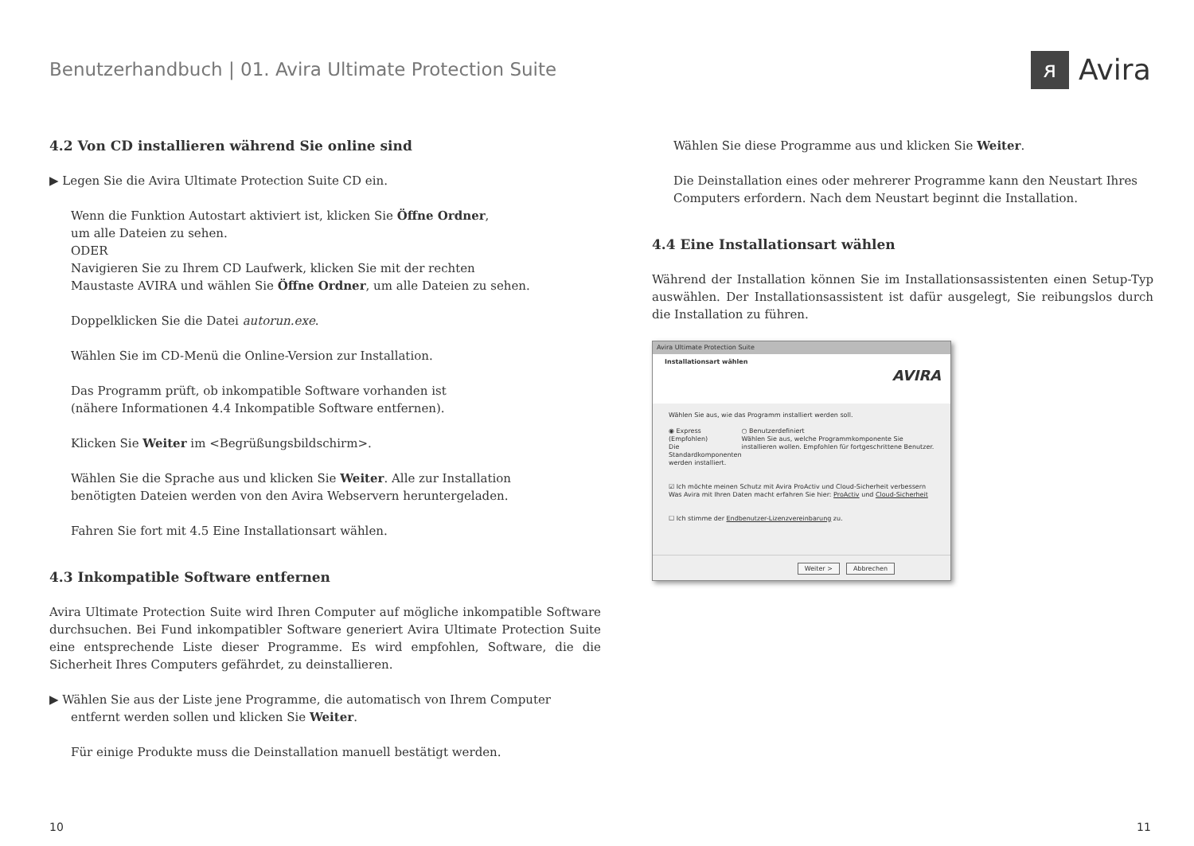Benutzerhandbuch | 01. Avira Ultimate Protection Suite
ᴙ Avira
4.2 Von CD installieren während Sie online sind
▶ Legen Sie die Avira Ultimate Protection Suite CD ein.
Wenn die Funktion Autostart aktiviert ist, klicken Sie Öffne Ordner,
um alle Dateien zu sehen.
ODER
Navigieren Sie zu Ihrem CD Laufwerk, klicken Sie mit der rechten
Maustaste AVIRA und wählen Sie Öffne Ordner, um alle Dateien zu sehen.
Doppelklicken Sie die Datei autorun.exe.
Wählen Sie im CD-Menü die Online-Version zur Installation.
Das Programm prüft, ob inkompatible Software vorhanden ist
(nähere Informationen 4.4 Inkompatible Software entfernen).
Klicken Sie Weiter im <Begrüßungsbildschirm>.
Wählen Sie die Sprache aus und klicken Sie Weiter. Alle zur Installation
benötigten Dateien werden von den Avira Webservern heruntergeladen.
Fahren Sie fort mit 4.5 Eine Installationsart wählen.
4.3 Inkompatible Software entfernen
Avira Ultimate Protection Suite wird Ihren Computer auf mögliche inkompatible Software durchsuchen. Bei Fund inkompatibler Software generiert Avira Ultimate Protection Suite eine entsprechende Liste dieser Programme. Es wird empfohlen, Software, die die Sicherheit Ihres Computers gefährdet, zu deinstallieren.
▶ Wählen Sie aus der Liste jene Programme, die automatisch von Ihrem Computer
entfernt werden sollen und klicken Sie Weiter.
Für einige Produkte muss die Deinstallation manuell bestätigt werden.
Wählen Sie diese Programme aus und klicken Sie Weiter.
Die Deinstallation eines oder mehrerer Programme kann den Neustart Ihres Computers erfordern. Nach dem Neustart beginnt die Installation.
4.4 Eine Installationsart wählen
Während der Installation können Sie im Installationsassistenten einen Setup-Typ auswählen. Der Installationsassistent ist dafür ausgelegt, Sie reibungslos durch die Installation zu führen.
Avira Ultimate Protection Suite
Installationsart wählen
AVIRA
Wählen Sie aus, wie das Programm installiert werden soll.
◉ Express (Empfohlen)
Die Standardkomponenten werden installiert.
○ Benutzerdefiniert
Wählen Sie aus, welche Programmkomponente Sie installieren wollen. Empfohlen für fortgeschrittene Benutzer.
☑ Ich möchte meinen Schutz mit Avira ProActiv und Cloud-Sicherheit verbessern
Was Avira mit Ihren Daten macht erfahren Sie hier: ProActiv und Cloud-Sicherheit
☐ Ich stimme der Endbenutzer-Lizenzvereinbarung zu.
Weiter > Abbrechen
10 11